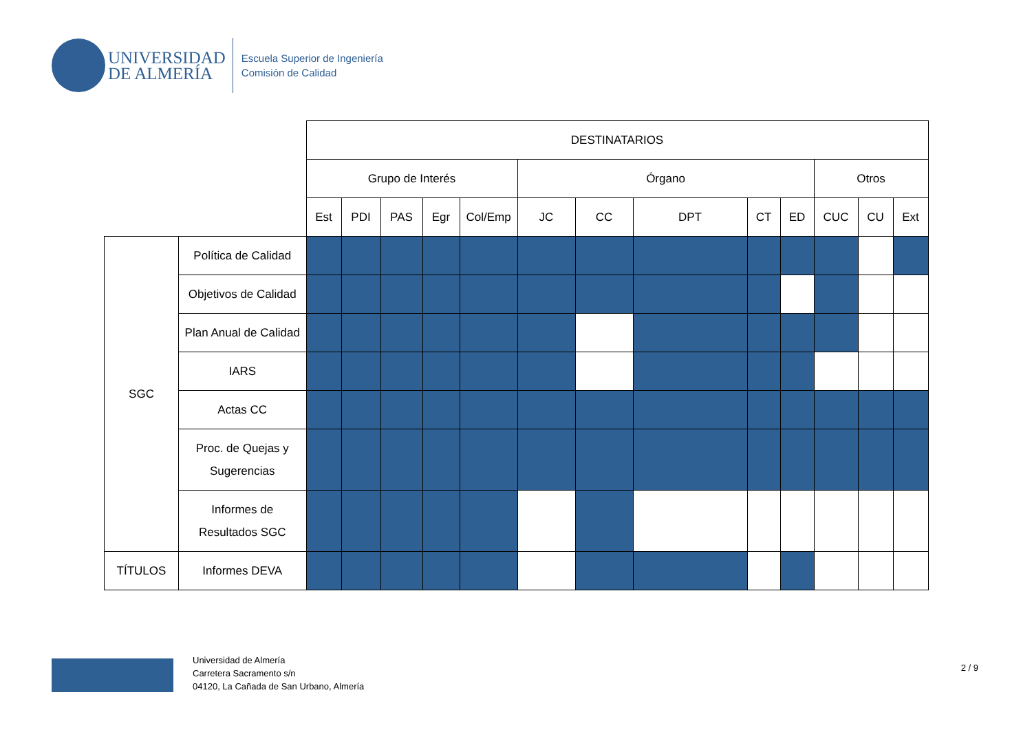UNIVERSIDAD
DE ALMERÍA
Escuela Superior de Ingeniería
Comisión de Calidad
| | | DESTINATARIOS | | | | | | | | | | | | |
| | | Grupo de Interés | | | | | Órgano | | | | | Otros | | |
| | | Est | PDI | PAS | Egr | Col/Emp | JC | CC | DPT | CT | ED | CUC | CU | Ext |
| SGC | Política de Calidad | | | | | | | | | | | | | |
| | Objetivos de Calidad | | | | | | | | | | | | | |
| | Plan Anual de Calidad | | | | | | | | | | | | | |
| | IARS | | | | | | | | | | | | | |
| | Actas CC | | | | | | | | | | | | | |
| | Proc. de Quejas y Sugerencias | | | | | | | | | | | | | |
| | Informes de Resultados SGC | | | | | | | | | | | | | |
| TÍTULOS | Informes DEVA | | | | | | | | | | | | | |
Universidad de Almería
Carretera Sacramento s/n
04120, La Cañada de San Urbano, Almería
2 / 9